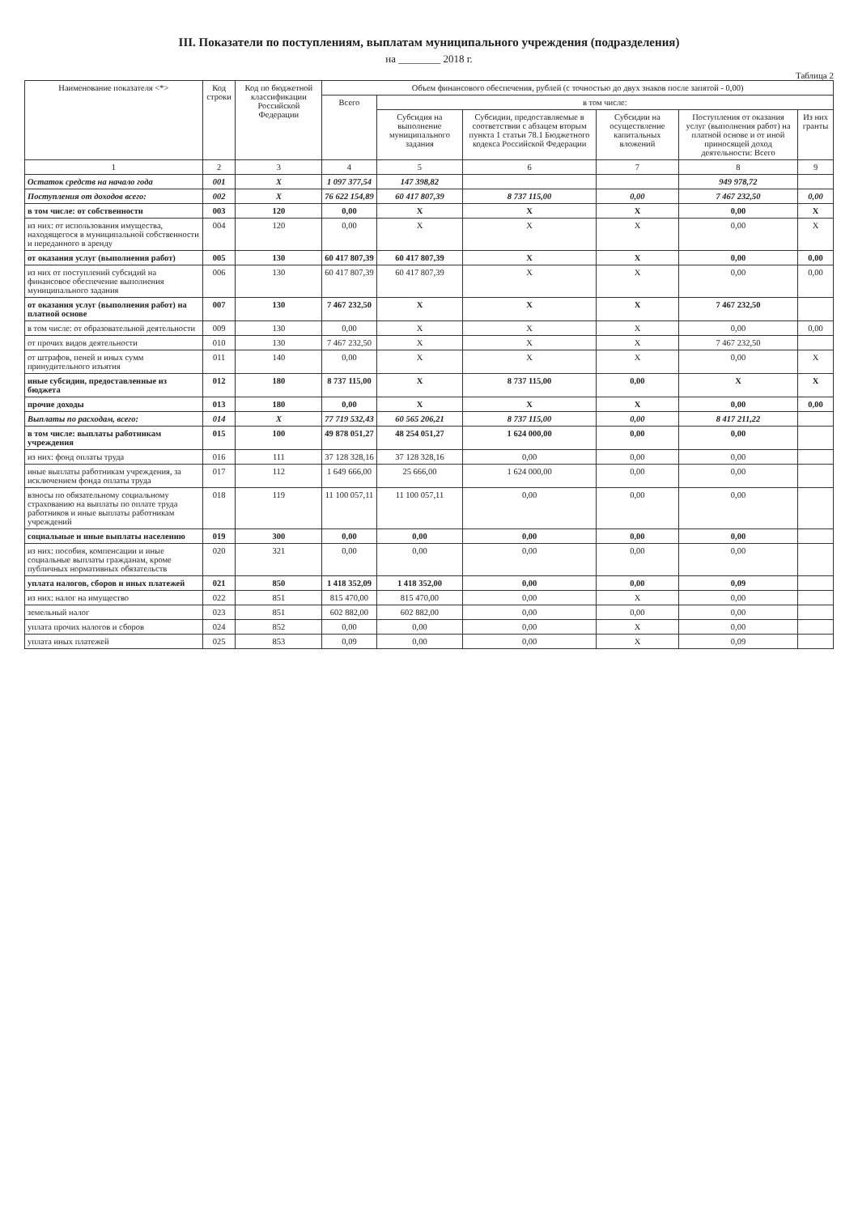III. Показатели по поступлениям, выплатам муниципального учреждения (подразделения)
на ________ 2018 г.
Таблица 2
| Наименование показателя <*> | Код строки | Код по бюджетной классификации Российской Федерации | Объем финансового обеспечения, рублей (с точностью до двух знаков после запятой - 0,00) | | | | | |
| --- | --- | --- | --- | --- | --- | --- | --- | --- |
| | | | Всего | в том числе: | | | | |
| | | | | Субсидия на выполнение муниципального задания | Субсидии, предоставляемые в соответствии с абзацем вторым пункта 1 статьи 78.1 Бюджетного кодекса Российской Федерации | Субсидии на осуществление капитальных вложений | Поступления от оказания услуг (выполнения работ) на платной основе и от иной приносящей доход деятельности: Всего | Из них гранты |
| 1 | 2 | 3 | 4 | 5 | 6 | 7 | 8 | 9 |
| Остаток средств на начало года | 001 | X | 1 097 377,54 | 147 398,82 | | | 949 978,72 | |
| Поступления от доходов всего: | 002 | X | 76 622 154,89 | 60 417 807,39 | 8 737 115,00 | 0,00 | 7 467 232,50 | 0,00 |
| в том числе: от собственности | 003 | 120 | 0,00 | X | X | X | 0,00 | X |
| из них: от использования имущества, находящегося в муниципальной собственности и переданного в аренду | 004 | 120 | 0,00 | X | X | X | 0,00 | X |
| от оказания услуг (выполнения работ) | 005 | 130 | 60 417 807,39 | 60 417 807,39 | X | X | 0,00 | 0,00 |
| из них от поступлений субсидий на финансовое обеспечение выполнения муниципального задания | 006 | 130 | 60 417 807,39 | 60 417 807,39 | X | X | 0,00 | 0,00 |
| от оказания услуг (выполнения работ) на платной основе | 007 | 130 | 7 467 232,50 | X | X | X | 7 467 232,50 | |
| в том числе: от образовательной деятельности | 009 | 130 | 0,00 | X | X | X | 0,00 | 0,00 |
| от прочих видов деятельности | 010 | 130 | 7 467 232,50 | X | X | X | 7 467 232,50 | |
| от штрафов, пеней и иных сумм принудительного изъятия | 011 | 140 | 0,00 | X | X | X | 0,00 | X |
| иные субсидии, предоставленные из бюджета | 012 | 180 | 8 737 115,00 | X | 8 737 115,00 | 0,00 | X | X |
| прочие доходы | 013 | 180 | 0,00 | X | X | X | 0,00 | 0,00 |
| Выплаты по расходам, всего: | 014 | X | 77 719 532,43 | 60 565 206,21 | 8 737 115,00 | 0,00 | 8 417 211,22 | |
| в том числе: выплаты работникам учреждения | 015 | 100 | 49 878 051,27 | 48 254 051,27 | 1 624 000,00 | 0,00 | 0,00 | |
| из них: фонд оплаты труда | 016 | 111 | 37 128 328,16 | 37 128 328,16 | 0,00 | 0,00 | 0,00 | |
| иные выплаты работникам учреждения, за исключением фонда оплаты труда | 017 | 112 | 1 649 666,00 | 25 666,00 | 1 624 000,00 | 0,00 | 0,00 | |
| взносы по обязательному социальному страхованию на выплаты по оплате труда работников и иные выплаты работникам учреждений | 018 | 119 | 11 100 057,11 | 11 100 057,11 | 0,00 | 0,00 | 0,00 | |
| социальные и иные выплаты населению | 019 | 300 | 0,00 | 0,00 | 0,00 | 0,00 | 0,00 | |
| из них: пособия, компенсации и иные социальные выплаты гражданам, кроме публичных нормативных обязательств | 020 | 321 | 0,00 | 0,00 | 0,00 | 0,00 | 0,00 | |
| уплата налогов, сборов и иных платежей | 021 | 850 | 1 418 352,09 | 1 418 352,00 | 0,00 | 0,00 | 0,09 | |
| из них: налог на имущество | 022 | 851 | 815 470,00 | 815 470,00 | 0,00 | X | 0,00 | |
| земельный налог | 023 | 851 | 602 882,00 | 602 882,00 | 0,00 | 0,00 | 0,00 | |
| уплата прочих налогов и сборов | 024 | 852 | 0,00 | 0,00 | 0,00 | X | 0,00 | |
| уплата иных платежей | 025 | 853 | 0,09 | 0,00 | 0,00 | X | 0,09 | |